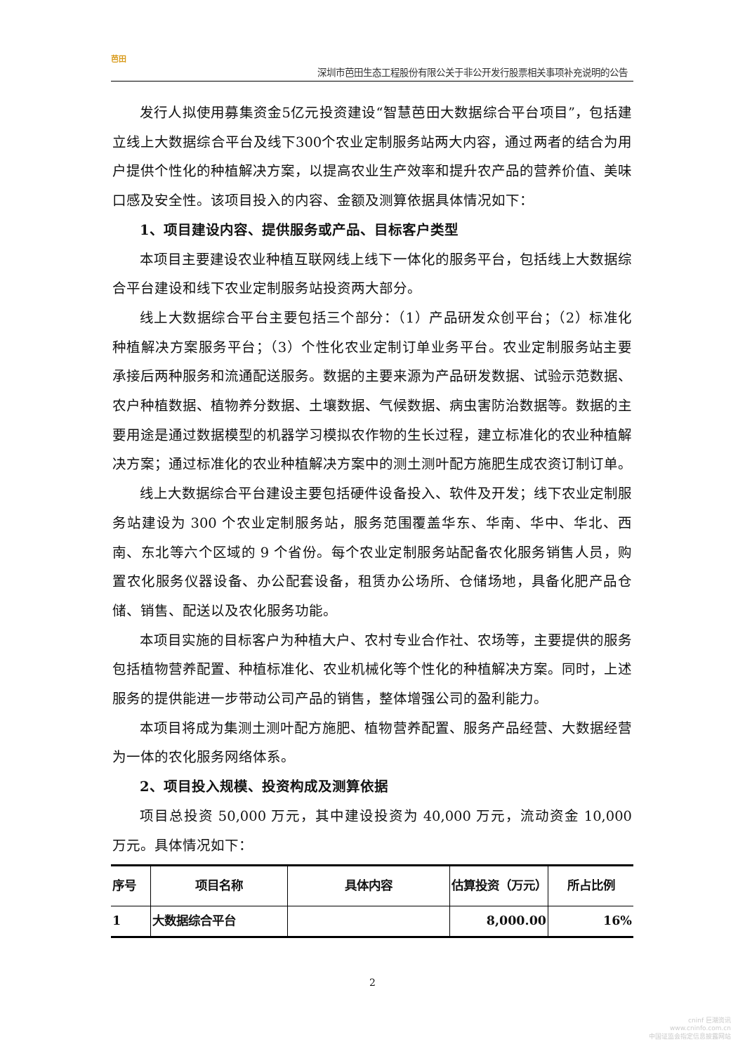芭田
深圳市芭田生态工程股份有限公关于非公开发行股票相关事项补充说明的公告
发行人拟使用募集资金5亿元投资建设“智慧芭田大数据综合平台项目”，包括建立线上大数据综合平台及线下300个农业定制服务站两大内容，通过两者的结合为用户提供个性化的种植解决方案，以提高农业生产效率和提升农产品的营养价值、美味口感及安全性。该项目投入的内容、金额及测算依据具体情况如下：
1、项目建设内容、提供服务或产品、目标客户类型
本项目主要建设农业种植互联网线上线下一体化的服务平台，包括线上大数据综合平台建设和线下农业定制服务站投资两大部分。
线上大数据综合平台主要包括三个部分：（1）产品研发众创平台；（2）标准化种植解决方案服务平台；（3）个性化农业定制订单业务平台。农业定制服务站主要承接后两种服务和流通配送服务。数据的主要来源为产品研发数据、试验示范数据、农户种植数据、植物养分数据、土壤数据、气候数据、病虫害防治数据等。数据的主要用途是通过数据模型的机器学习模拟农作物的生长过程，建立标准化的农业种植解决方案；通过标准化的农业种植解决方案中的测土测叶配方施肥生成农资订制订单。
线上大数据综合平台建设主要包括硬件设备投入、软件及开发；线下农业定制服务站建设为 300 个农业定制服务站，服务范围覆盖华东、华南、华中、华北、西南、东北等六个区域的 9 个省份。每个农业定制服务站配备农化服务销售人员，购置农化服务仪器设备、办公配套设备，租赁办公场所、仓储场地，具备化肥产品仓储、销售、配送以及农化服务功能。
本项目实施的目标客户为种植大户、农村专业合作社、农场等，主要提供的服务包括植物营养配置、种植标准化、农业机械化等个性化的种植解决方案。同时，上述服务的提供能进一步带动公司产品的销售，整体增强公司的盈利能力。
本项目将成为集测土测叶配方施肥、植物营养配置、服务产品经营、大数据经营为一体的农化服务网络体系。
2、项目投入规模、投资构成及测算依据
项目总投资 50,000 万元，其中建设投资为 40,000 万元，流动资金 10,000 万元。具体情况如下：
| 序号 | 项目名称 | 具体内容 | 估算投资（万元） | 所占比例 |
| --- | --- | --- | --- | --- |
| 1 | 大数据综合平台 | | 8,000.00 | 16% |
2
cninf 巨潮资讯
www.cninfo.com.cn
中国证监会指定信息披露网站